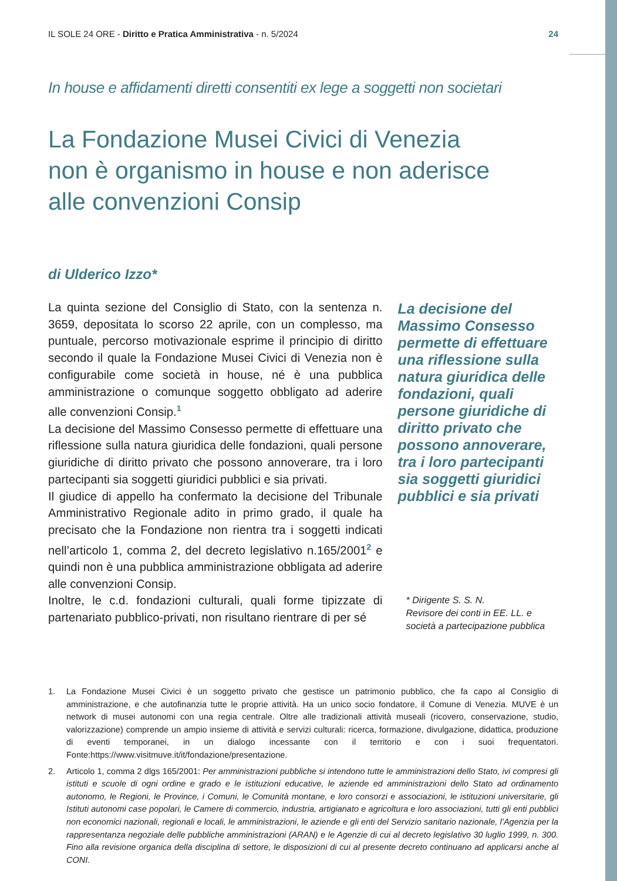IL SOLE 24 ORE - Diritto e Pratica Amministrativa - n. 5/2024 24
In house e affidamenti diretti consentiti ex lege a soggetti non societari
La Fondazione Musei Civici di Venezia
non è organismo in house e non aderisce
alle convenzioni Consip
di Ulderico Izzo*
La quinta sezione del Consiglio di Stato, con la sentenza n. 3659, depositata lo scorso 22 aprile, con un complesso, ma puntuale, percorso motivazionale esprime il principio di diritto secondo il quale la Fondazione Musei Civici di Venezia non è configurabile come società in house, né è una pubblica amministrazione o comunque soggetto obbligato ad aderire alle convenzioni Consip.<sup>1</sup>
La decisione del Massimo Consesso permette di effettuare una riflessione sulla natura giuridica delle fondazioni, quali persone giuridiche di diritto privato che possono annoverare, tra i loro partecipanti sia soggetti giuridici pubblici e sia privati.
Il giudice di appello ha confermato la decisione del Tribunale Amministrativo Regionale adito in primo grado, il quale ha precisato che la Fondazione non rientra tra i soggetti indicati nell’articolo 1, comma 2, del decreto legislativo n.165/2001<sup>2</sup> e quindi non è una pubblica amministrazione obbligata ad aderire alle convenzioni Consip.
Inoltre, le c.d. fondazioni culturali, quali forme tipizzate di partenariato pubblico-privati, non risultano rientrare di per sé
La decisione del Massimo Consesso permette di effettuare una riflessione sulla natura giuridica delle fondazioni, quali persone giuridiche di diritto privato che possono annoverare, tra i loro partecipanti sia soggetti giuridici pubblici e sia privati
* Dirigente S. S. N.
Revisore dei conti in EE. LL. e società a partecipazione pubblica
1. La Fondazione Musei Civici è un soggetto privato che gestisce un patrimonio pubblico, che fa capo al Consiglio di amministrazione, e che autofinanzia tutte le proprie attività. Ha un unico socio fondatore, il Comune di Venezia. MUVE è un network di musei autonomi con una regia centrale. Oltre alle tradizionali attività museali (ricovero, conservazione, studio, valorizzazione) comprende un ampio insieme di attività e servizi culturali: ricerca, formazione, divulgazione, didattica, produzione di eventi temporanei, in un dialogo incessante con il territorio e con i suoi frequentatori. Fonte:https://www.visitmuve.it/it/fondazione/presentazione.
2. Articolo 1, comma 2 dlgs 165/2001: Per amministrazioni pubbliche si intendono tutte le amministrazioni dello Stato, ivi compresi gli istituti e scuole di ogni ordine e grado e le istituzioni educative, le aziende ed amministrazioni dello Stato ad ordinamento autonomo, le Regioni, le Province, i Comuni, le Comunità montane, e loro consorzi e associazioni, le istituzioni universitarie, gli Istituti autonomi case popolari, le Camere di commercio, industria, artigianato e agricoltura e loro associazioni, tutti gli enti pubblici non economici nazionali, regionali e locali, le amministrazioni, le aziende e gli enti del Servizio sanitario nazionale, l’Agenzia per la rappresentanza negoziale delle pubbliche amministrazioni (ARAN) e le Agenzie di cui al decreto legislativo 30 luglio 1999, n. 300. Fino alla revisione organica della disciplina di settore, le disposizioni di cui al presente decreto continuano ad applicarsi anche al CONI.